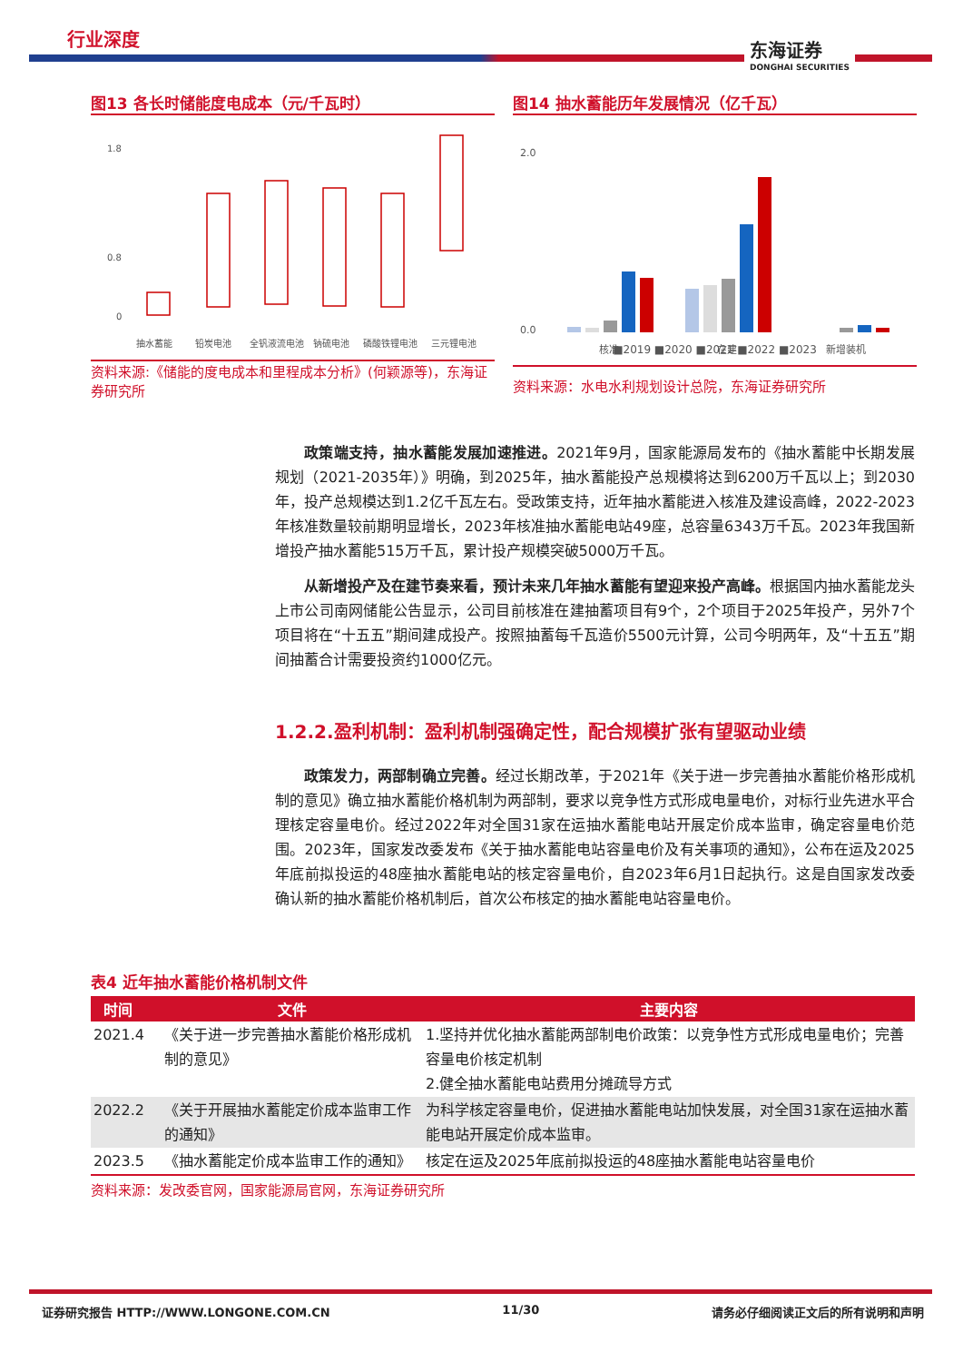行业深度
东海证券
DONGHAI SECURITIES
图13 各长时储能度电成本（元/千瓦时）
1.8
0.8
0
抽水蓄能
铅炭电池
全钒液流电池
钠硫电池
磷酸铁锂电池
三元锂电池
资料来源:《储能的度电成本和里程成本分析》(何颖源等)，东海证券研究所
图14 抽水蓄能历年发展情况（亿千瓦）
2.0
0.0
核准
在建
新增装机
■2019 ■2020 ■2021 ■2022 ■2023
资料来源：水电水利规划设计总院，东海证券研究所
政策端支持，抽水蓄能发展加速推进。2021年9月，国家能源局发布的《抽水蓄能中长期发展规划（2021-2035年）》明确，到2025年，抽水蓄能投产总规模将达到6200万千瓦以上；到2030年，投产总规模达到1.2亿千瓦左右。受政策支持，近年抽水蓄能进入核准及建设高峰，2022-2023年核准数量较前期明显增长，2023年核准抽水蓄能电站49座，总容量6343万千瓦。2023年我国新增投产抽水蓄能515万千瓦，累计投产规模突破5000万千瓦。
从新增投产及在建节奏来看，预计未来几年抽水蓄能有望迎来投产高峰。根据国内抽水蓄能龙头上市公司南网储能公告显示，公司目前核准在建抽蓄项目有9个，2个项目于2025年投产，另外7个项目将在“十五五”期间建成投产。按照抽蓄每千瓦造价5500元计算，公司今明两年，及“十五五”期间抽蓄合计需要投资约1000亿元。
1.2.2.盈利机制：盈利机制强确定性，配合规模扩张有望驱动业绩
政策发力，两部制确立完善。经过长期改革，于2021年《关于进一步完善抽水蓄能价格形成机制的意见》确立抽水蓄能价格机制为两部制，要求以竞争性方式形成电量电价，对标行业先进水平合理核定容量电价。经过2022年对全国31家在运抽水蓄能电站开展定价成本监审，确定容量电价范围。2023年，国家发改委发布《关于抽水蓄能电站容量电价及有关事项的通知》，公布在运及2025年底前拟投运的48座抽水蓄能电站的核定容量电价，自2023年6月1日起执行。这是自国家发改委确认新的抽水蓄能价格机制后，首次公布核定的抽水蓄能电站容量电价。
表4 近年抽水蓄能价格机制文件
| 时间 | 文件 | 主要内容 |
| --- | --- | --- |
| 2021.4 | 《关于进一步完善抽水蓄能价格形成机制的意见》 | 1.坚持并优化抽水蓄能两部制电价政策：以竞争性方式形成电量电价；完善容量电价核定机制 2.健全抽水蓄能电站费用分摊疏导方式 |
| 2022.2 | 《关于开展抽水蓄能定价成本监审工作的通知》 | 为科学核定容量电价，促进抽水蓄能电站加快发展，对全国31家在运抽水蓄能电站开展定价成本监审。 |
| 2023.5 | 《抽水蓄能定价成本监审工作的通知》 | 核定在运及2025年底前拟投运的48座抽水蓄能电站容量电价 |
资料来源：发改委官网，国家能源局官网，东海证券研究所
证券研究报告 HTTP://WWW.LONGONE.COM.CN 11/30 请务必仔细阅读正文后的所有说明和声明